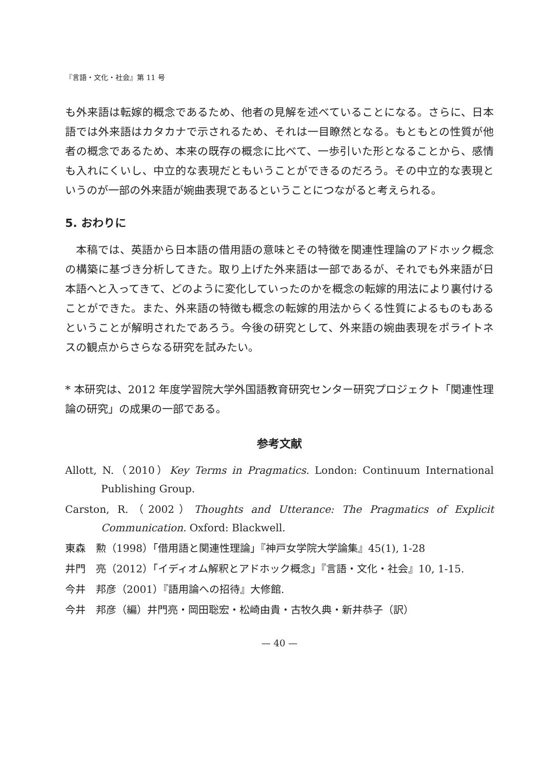『言語・文化・社会』第 11 号
も外来語は転嫁的概念であるため、他者の見解を述べていることになる。さらに、日本語では外来語はカタカナで示されるため、それは一目瞭然となる。もともとの性質が他者の概念であるため、本来の既存の概念に比べて、一歩引いた形となることから、感情も入れにくいし、中立的な表現だともいうことができるのだろう。その中立的な表現というのが一部の外来語が婉曲表現であるということにつながると考えられる。
5. おわりに
本稿では、英語から日本語の借用語の意味とその特徴を関連性理論のアドホック概念の構築に基づき分析してきた。取り上げた外来語は一部であるが、それでも外来語が日本語へと入ってきて、どのように変化していったのかを概念の転嫁的用法により裏付けることができた。また、外来語の特徴も概念の転嫁的用法からくる性質によるものもあるということが解明されたであろう。今後の研究として、外来語の婉曲表現をポライトネスの観点からさらなる研究を試みたい。
* 本研究は、2012 年度学習院大学外国語教育研究センター研究プロジェクト「関連性理論の研究」の成果の一部である。
参考文献
Allott, N.（2010）Key Terms in Pragmatics. London: Continuum International Publishing Group.
Carston, R.（2002）Thoughts and Utterance: The Pragmatics of Explicit Communication. Oxford: Blackwell.
東森　勲（1998）「借用語と関連性理論」『神戸女学院大学論集』45(1), 1-28
井門　亮（2012）「イディオム解釈とアドホック概念」『言語・文化・社会』10, 1-15.
今井　邦彦（2001）『語用論への招待』大修館.
今井　邦彦（編）井門亮・岡田聡宏・松崎由貴・古牧久典・新井恭子（訳）
— 40 —